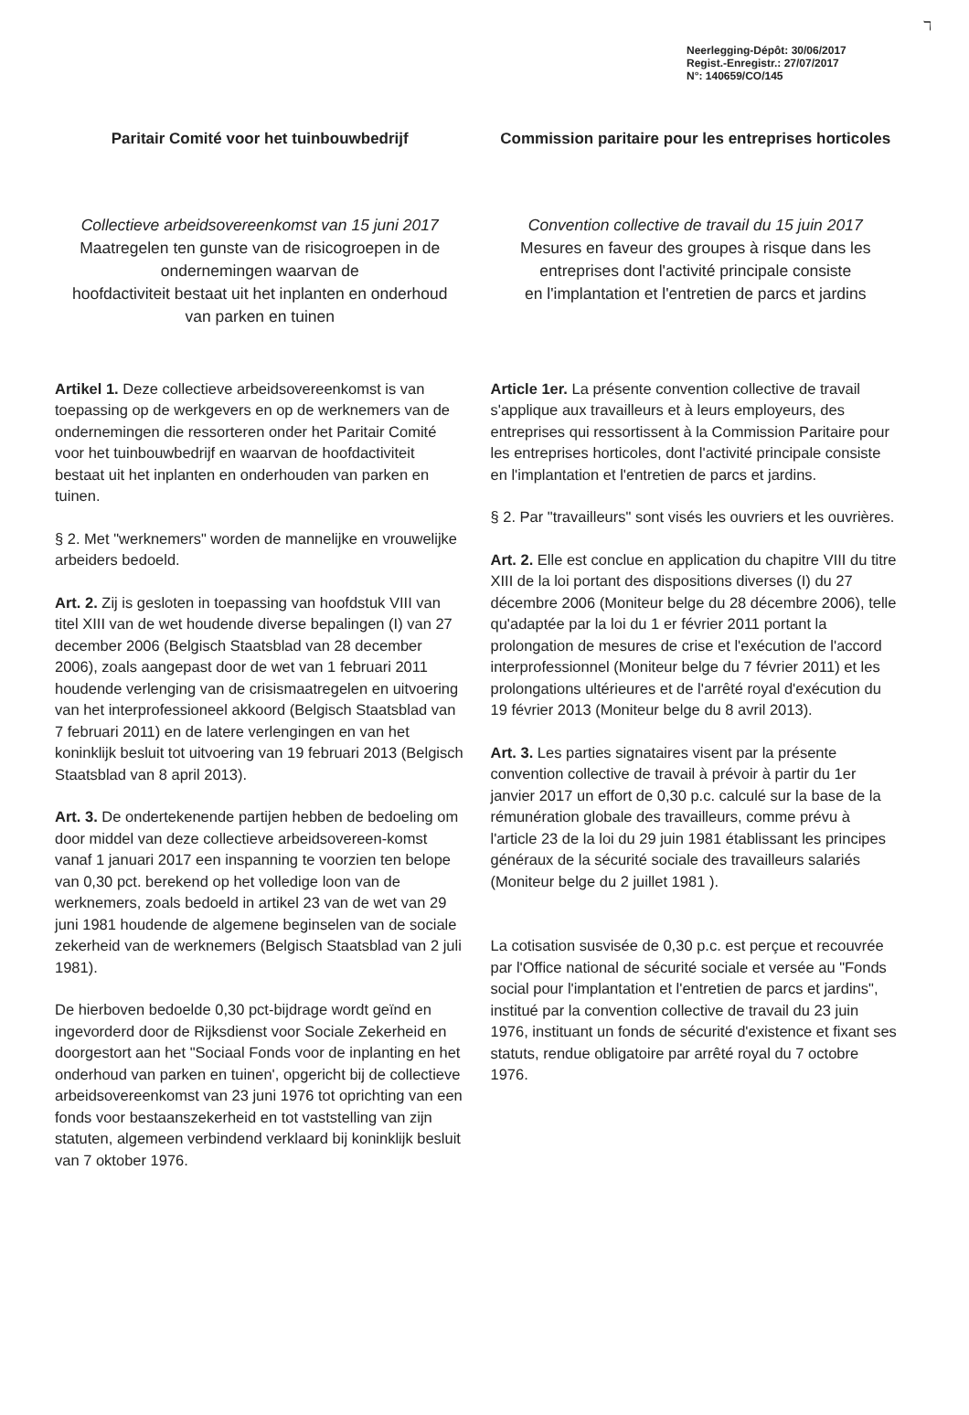ℸ
Neerlegging-Dépôt: 30/06/2017
Regist.-Enregistr.: 27/07/2017
N°: 140659/CO/145
Paritair Comité voor het tuinbouwbedrijf
Commission paritaire pour les entreprises horticoles
Collectieve arbeidsovereenkomst van 15 juni 2017
Maatregelen ten gunste van de risicogroepen in de ondernemingen waarvan de
hoofdactiviteit bestaat uit het inplanten en onderhoud
van parken en tuinen
Convention collective de travail du 15 juin 2017
Mesures en faveur des groupes à risque dans les entreprises dont l'activité principale consiste
en l'implantation et l'entretien de parcs et jardins
Artikel 1. Deze collectieve arbeidsovereenkomst is van toepassing op de werkgevers en op de werknemers van de ondernemingen die ressorteren onder het Paritair Comité voor het tuinbouwbedrijf en waarvan de hoofdactiviteit bestaat uit het inplanten en onderhouden van parken en tuinen.
§ 2. Met "werknemers" worden de mannelijke en vrouwelijke arbeiders bedoeld.
Art. 2. Zij is gesloten in toepassing van hoofdstuk VIII van titel XIII van de wet houdende diverse bepalingen (I) van 27 december 2006 (Belgisch Staatsblad van 28 december 2006), zoals aangepast door de wet van 1 februari 2011 houdende verlenging van de crisismaatregelen en uitvoering van het interprofessioneel akkoord (Belgisch Staatsblad van 7 februari 2011) en de latere verlengingen en van het koninklijk besluit tot uitvoering van 19 februari 2013 (Belgisch Staatsblad van 8 april 2013).
Art. 3. De ondertekenende partijen hebben de bedoeling om door middel van deze collectieve arbeidsovereen-komst vanaf 1 januari 2017 een inspanning te voorzien ten belope van 0,30 pct. berekend op het volledige loon van de werknemers, zoals bedoeld in artikel 23 van de wet van 29 juni 1981 houdende de algemene beginselen van de sociale zekerheid van de werknemers (Belgisch Staatsblad van 2 juli 1981).
De hierboven bedoelde 0,30 pct-bijdrage wordt geïnd en ingevorderd door de Rijksdienst voor Sociale Zekerheid en doorgestort aan het "Sociaal Fonds voor de inplanting en het onderhoud van parken en tuinen', opgericht bij de collectieve arbeidsovereenkomst van 23 juni 1976 tot oprichting van een fonds voor bestaanszekerheid en tot vaststelling van zijn statuten, algemeen verbindend verklaard bij koninklijk besluit van 7 oktober 1976.
Article 1er. La présente convention collective de travail s'applique aux travailleurs et à leurs employeurs, des entreprises qui ressortissent à la Commission Paritaire pour les entreprises horticoles, dont l'activité principale consiste en l'implantation et l'entretien de parcs et jardins.
§ 2. Par "travailleurs" sont visés les ouvriers et les ouvrières.
Art. 2. Elle est conclue en application du chapitre VIII du titre XIII de la loi portant des dispositions diverses (I) du 27 décembre 2006 (Moniteur belge du 28 décembre 2006), telle qu'adaptée par la loi du 1 er février 2011 portant la prolongation de mesures de crise et l'exécution de l'accord interprofessionnel (Moniteur belge du 7 février 2011) et les prolongations ultérieures et de l'arrêté royal d'exécution du 19 février 2013 (Moniteur belge du 8 avril 2013).
Art. 3. Les parties signataires visent par la présente convention collective de travail à prévoir à partir du 1er janvier 2017 un effort de 0,30 p.c. calculé sur la base de la rémunération globale des travailleurs, comme prévu à l'article 23 de la loi du 29 juin 1981 établissant les principes généraux de la sécurité sociale des travailleurs salariés (Moniteur belge du 2 juillet 1981 ).
La cotisation susvisée de 0,30 p.c. est perçue et recouvrée par l'Office national de sécurité sociale et versée au "Fonds social pour l'implantation et l'entretien de parcs et jardins", institué par la convention collective de travail du 23 juin 1976, instituant un fonds de sécurité d'existence et fixant ses statuts, rendue obligatoire par arrêté royal du 7 octobre 1976.